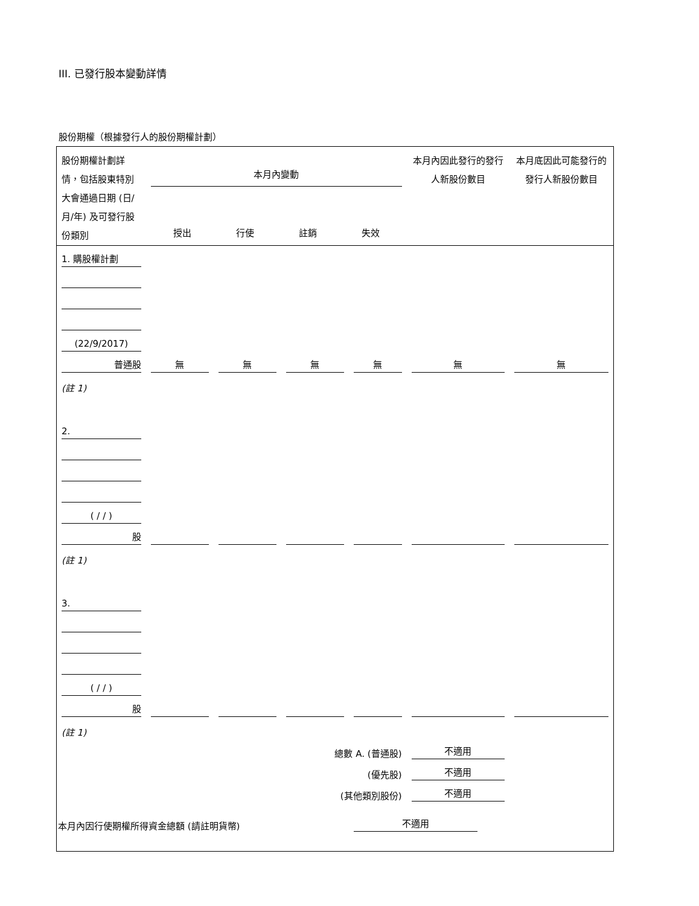III. 已發行股本變動詳情
股份期權（根據發行人的股份期權計劃）
| 股份期權計劃詳情，包括股東特別大會通過日期 (日/月/年) 及可發行股份類別 | 本月內變動 授出 行使 註銷 失效 | | | | 本月內因此發行的發行人新股份數目 | 本月底因此可能發行的發行人新股份數目 |
| 1. 購股權計劃 | | | | | | |
| (22/9/2017) | | | | | | |
| 普通股 | 無 | 無 | 無 | 無 | 無 | 無 |
| (註 1) | | | | | | |
| 2. | | | | | | |
| ( / / ) | | | | | | |
| 股 | | | | | | |
| (註 1) | | | | | | |
| 3. | | | | | | |
| ( / / ) | | | | | | |
| 股 | | | | | | |
| (註 1) | | | | | | |
| 總數 A. (普通股) | | | | | 不適用 | |
| (優先股) | | | | | 不適用 | |
| (其他類別股份) | | | | | 不適用 | |
| 本月內因行使期權所得資金總額 (請註明貨幣) | | | | 不適用 | | |